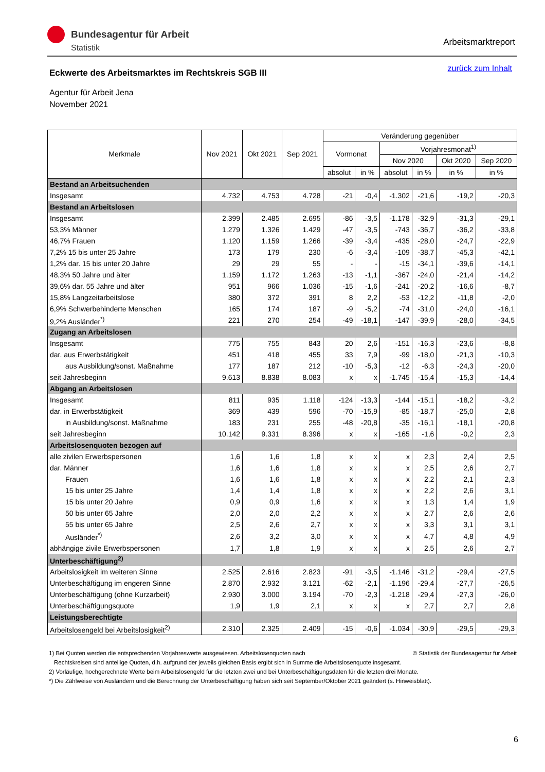Bundesagentur für Arbeit
Statistik
Arbeitsmarktreport
Eckwerte des Arbeitsmarktes im Rechtskreis SGB III
zurück zum Inhalt
Agentur für Arbeit Jena
November 2021
| Merkmale | Nov 2021 | Okt 2021 | Sep 2021 | Veränderung gegenüber | | | | | |
| --- | --- | --- | --- | --- | --- | --- | --- | --- | --- |
| | | | | Vormonat | | Vorjahresmonat<sup>1)</sup> | | | |
| | | | | | | Nov 2020 | | Okt 2020 | Sep 2020 |
| | | | | absolut | in % | absolut | in % | in % | in % |
| Bestand an Arbeitsuchenden | | | | | | | | | |
| Insgesamt | 4.732 | 4.753 | 4.728 | -21 | -0,4 | -1.302 | -21,6 | -19,2 | -20,3 |
| Bestand an Arbeitslosen | | | | | | | | | |
| Insgesamt | 2.399 | 2.485 | 2.695 | -86 | -3,5 | -1.178 | -32,9 | -31,3 | -29,1 |
| 53,3% Männer | 1.279 | 1.326 | 1.429 | -47 | -3,5 | -743 | -36,7 | -36,2 | -33,8 |
| 46,7% Frauen | 1.120 | 1.159 | 1.266 | -39 | -3,4 | -435 | -28,0 | -24,7 | -22,9 |
| 7,2% 15 bis unter 25 Jahre | 173 | 179 | 230 | -6 | -3,4 | -109 | -38,7 | -45,3 | -42,1 |
| 1,2% dar. 15 bis unter 20 Jahre | 29 | 29 | 55 | - | - | -15 | -34,1 | -39,6 | -14,1 |
| 48,3% 50 Jahre und älter | 1.159 | 1.172 | 1.263 | -13 | -1,1 | -367 | -24,0 | -21,4 | -14,2 |
| 39,6% dar. 55 Jahre und älter | 951 | 966 | 1.036 | -15 | -1,6 | -241 | -20,2 | -16,6 | -8,7 |
| 15,8% Langzeitarbeitslose | 380 | 372 | 391 | 8 | 2,2 | -53 | -12,2 | -11,8 | -2,0 |
| 6,9% Schwerbehinderte Menschen | 165 | 174 | 187 | -9 | -5,2 | -74 | -31,0 | -24,0 | -16,1 |
| 9,2% Ausländer<sup>*)</sup> | 221 | 270 | 254 | -49 | -18,1 | -147 | -39,9 | -28,0 | -34,5 |
| Zugang an Arbeitslosen | | | | | | | | | |
| Insgesamt | 775 | 755 | 843 | 20 | 2,6 | -151 | -16,3 | -23,6 | -8,8 |
| dar. aus Erwerbstätigkeit | 451 | 418 | 455 | 33 | 7,9 | -99 | -18,0 | -21,3 | -10,3 |
| aus Ausbildung/sonst. Maßnahme | 177 | 187 | 212 | -10 | -5,3 | -12 | -6,3 | -24,3 | -20,0 |
| seit Jahresbeginn | 9.613 | 8.838 | 8.083 | x | x | -1.745 | -15,4 | -15,3 | -14,4 |
| Abgang an Arbeitslosen | | | | | | | | | |
| Insgesamt | 811 | 935 | 1.118 | -124 | -13,3 | -144 | -15,1 | -18,2 | -3,2 |
| dar. in Erwerbstätigkeit | 369 | 439 | 596 | -70 | -15,9 | -85 | -18,7 | -25,0 | 2,8 |
| in Ausbildung/sonst. Maßnahme | 183 | 231 | 255 | -48 | -20,8 | -35 | -16,1 | -18,1 | -20,8 |
| seit Jahresbeginn | 10.142 | 9.331 | 8.396 | x | x | -165 | -1,6 | -0,2 | 2,3 |
| Arbeitslosenquoten bezogen auf | | | | | | | | | |
| alle zivilen Erwerbspersonen | 1,6 | 1,6 | 1,8 | x | x | x | 2,3 | 2,4 | 2,5 |
| dar. Männer | 1,6 | 1,6 | 1,8 | x | x | x | 2,5 | 2,6 | 2,7 |
| Frauen | 1,6 | 1,6 | 1,8 | x | x | x | 2,2 | 2,1 | 2,3 |
| 15 bis unter 25 Jahre | 1,4 | 1,4 | 1,8 | x | x | x | 2,2 | 2,6 | 3,1 |
| 15 bis unter 20 Jahre | 0,9 | 0,9 | 1,6 | x | x | x | 1,3 | 1,4 | 1,9 |
| 50 bis unter 65 Jahre | 2,0 | 2,0 | 2,2 | x | x | x | 2,7 | 2,6 | 2,6 |
| 55 bis unter 65 Jahre | 2,5 | 2,6 | 2,7 | x | x | x | 3,3 | 3,1 | 3,1 |
| Ausländer<sup>*)</sup> | 2,6 | 3,2 | 3,0 | x | x | x | 4,7 | 4,8 | 4,9 |
| abhängige zivile Erwerbspersonen | 1,7 | 1,8 | 1,9 | x | x | x | 2,5 | 2,6 | 2,7 |
| Unterbeschäftigung<sup>2)</sup> | | | | | | | | | |
| Arbeitslosigkeit im weiteren Sinne | 2.525 | 2.616 | 2.823 | -91 | -3,5 | -1.146 | -31,2 | -29,4 | -27,5 |
| Unterbeschäftigung im engeren Sinne | 2.870 | 2.932 | 3.121 | -62 | -2,1 | -1.196 | -29,4 | -27,7 | -26,5 |
| Unterbeschäftigung (ohne Kurzarbeit) | 2.930 | 3.000 | 3.194 | -70 | -2,3 | -1.218 | -29,4 | -27,3 | -26,0 |
| Unterbeschäftigungsquote | 1,9 | 1,9 | 2,1 | x | x | x | 2,7 | 2,7 | 2,8 |
| Leistungsberechtigte | | | | | | | | | |
| Arbeitslosengeld bei Arbeitslosigkeit<sup>2)</sup> | 2.310 | 2.325 | 2.409 | -15 | -0,6 | -1.034 | -30,9 | -29,5 | -29,3 |
1) Bei Quoten werden die entsprechenden Vorjahreswerte ausgewiesen. Arbeitslosenquoten nach © Statistik der Bundesagentur für Arbeit
Rechtskreisen sind anteilige Quoten, d.h. aufgrund der jeweils gleichen Basis ergibt sich in Summe die Arbeitslosenquote insgesamt.
2) Vorläufige, hochgerechnete Werte beim Arbeitslosengeld für die letzten zwei und bei Unterbeschäftigungsdaten für die letzten drei Monate.
*) Die Zählweise von Ausländern und die Berechnung der Unterbeschäftigung haben sich seit September/Oktober 2021 geändert (s. Hinweisblatt).
6